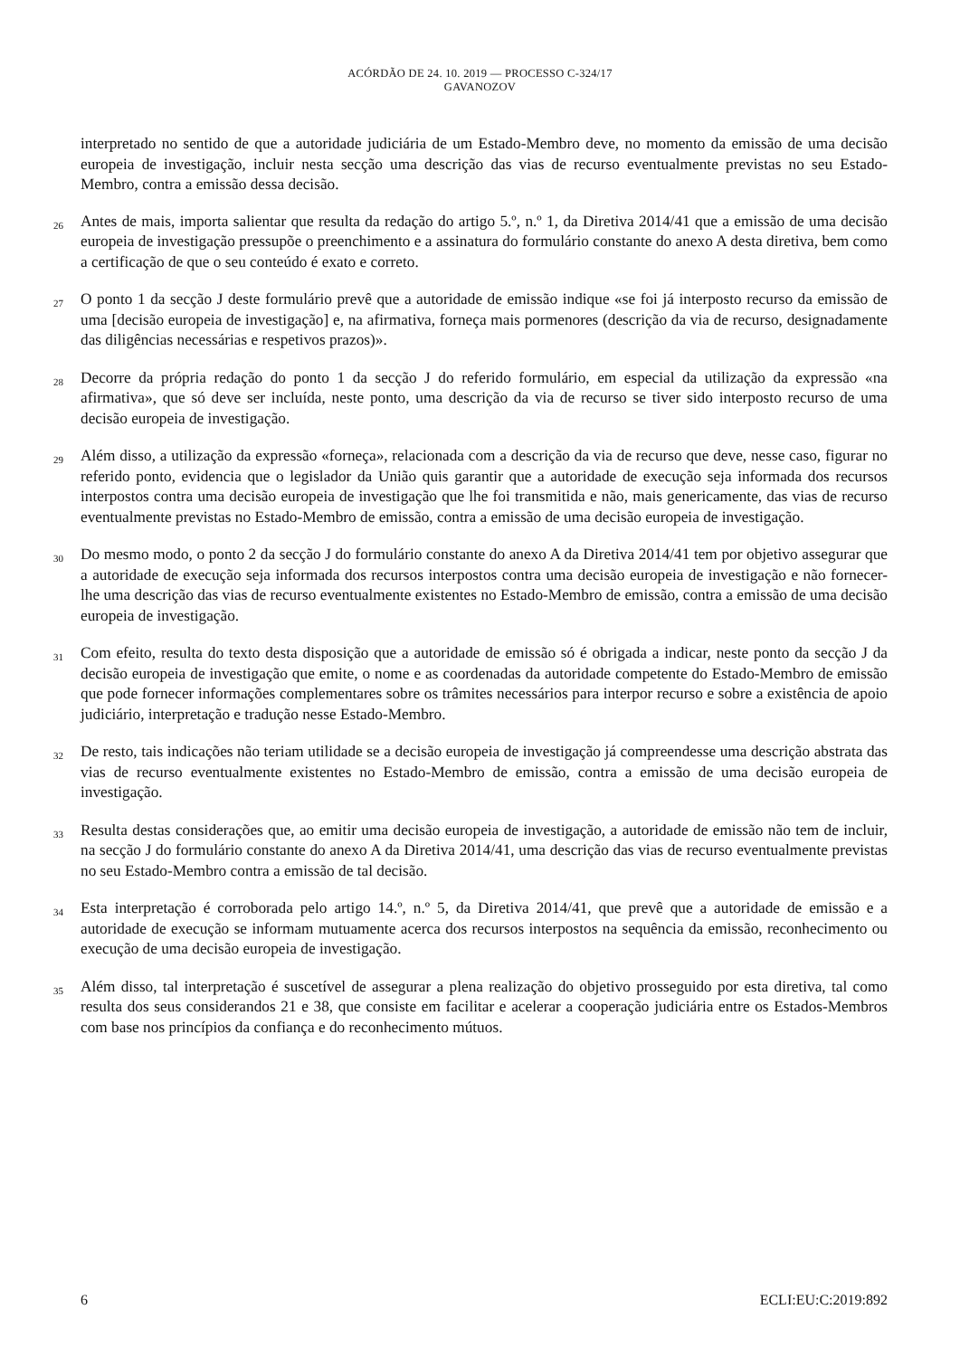ACÓRDÃO DE 24. 10. 2019 — PROCESSO C-324/17
GAVANOZOV
interpretado no sentido de que a autoridade judiciária de um Estado-Membro deve, no momento da emissão de uma decisão europeia de investigação, incluir nesta secção uma descrição das vias de recurso eventualmente previstas no seu Estado-Membro, contra a emissão dessa decisão.
26
Antes de mais, importa salientar que resulta da redação do artigo 5.º, n.º 1, da Diretiva 2014/41 que a emissão de uma decisão europeia de investigação pressupõe o preenchimento e a assinatura do formulário constante do anexo A desta diretiva, bem como a certificação de que o seu conteúdo é exato e correto.
27
O ponto 1 da secção J deste formulário prevê que a autoridade de emissão indique «se foi já interposto recurso da emissão de uma [decisão europeia de investigação] e, na afirmativa, forneça mais pormenores (descrição da via de recurso, designadamente das diligências necessárias e respetivos prazos)».
28
Decorre da própria redação do ponto 1 da secção J do referido formulário, em especial da utilização da expressão «na afirmativa», que só deve ser incluída, neste ponto, uma descrição da via de recurso se tiver sido interposto recurso de uma decisão europeia de investigação.
29
Além disso, a utilização da expressão «forneça», relacionada com a descrição da via de recurso que deve, nesse caso, figurar no referido ponto, evidencia que o legislador da União quis garantir que a autoridade de execução seja informada dos recursos interpostos contra uma decisão europeia de investigação que lhe foi transmitida e não, mais genericamente, das vias de recurso eventualmente previstas no Estado-Membro de emissão, contra a emissão de uma decisão europeia de investigação.
30
Do mesmo modo, o ponto 2 da secção J do formulário constante do anexo A da Diretiva 2014/41 tem por objetivo assegurar que a autoridade de execução seja informada dos recursos interpostos contra uma decisão europeia de investigação e não fornecer-lhe uma descrição das vias de recurso eventualmente existentes no Estado-Membro de emissão, contra a emissão de uma decisão europeia de investigação.
31
Com efeito, resulta do texto desta disposição que a autoridade de emissão só é obrigada a indicar, neste ponto da secção J da decisão europeia de investigação que emite, o nome e as coordenadas da autoridade competente do Estado-Membro de emissão que pode fornecer informações complementares sobre os trâmites necessários para interpor recurso e sobre a existência de apoio judiciário, interpretação e tradução nesse Estado-Membro.
32
De resto, tais indicações não teriam utilidade se a decisão europeia de investigação já compreendesse uma descrição abstrata das vias de recurso eventualmente existentes no Estado-Membro de emissão, contra a emissão de uma decisão europeia de investigação.
33
Resulta destas considerações que, ao emitir uma decisão europeia de investigação, a autoridade de emissão não tem de incluir, na secção J do formulário constante do anexo A da Diretiva 2014/41, uma descrição das vias de recurso eventualmente previstas no seu Estado-Membro contra a emissão de tal decisão.
34
Esta interpretação é corroborada pelo artigo 14.º, n.º 5, da Diretiva 2014/41, que prevê que a autoridade de emissão e a autoridade de execução se informam mutuamente acerca dos recursos interpostos na sequência da emissão, reconhecimento ou execução de uma decisão europeia de investigação.
35
Além disso, tal interpretação é suscetível de assegurar a plena realização do objetivo prosseguido por esta diretiva, tal como resulta dos seus considerandos 21 e 38, que consiste em facilitar e acelerar a cooperação judiciária entre os Estados-Membros com base nos princípios da confiança e do reconhecimento mútuos.
6 ECLI:EU:C:2019:892